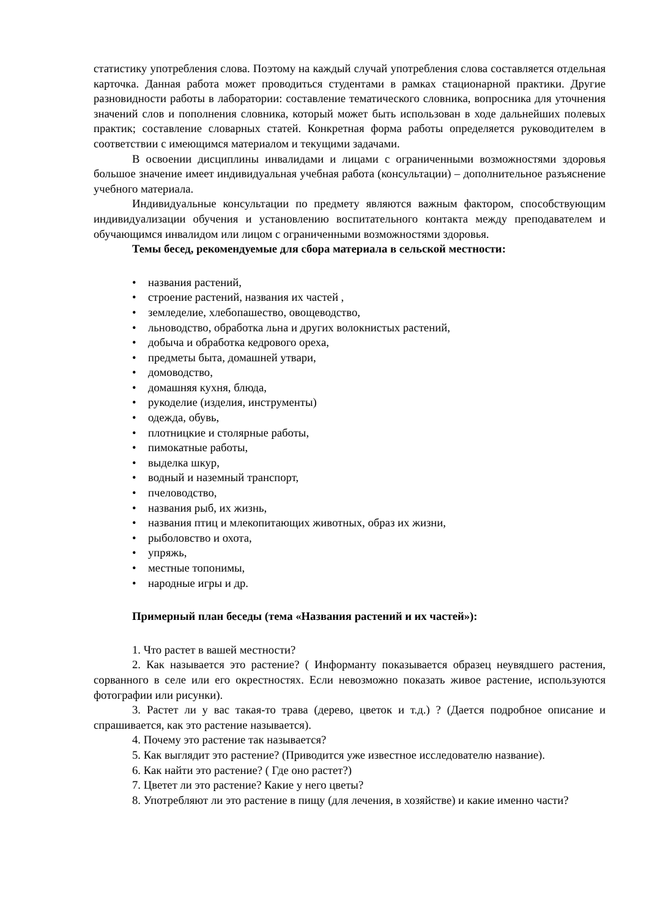статистику употребления слова. Поэтому на каждый случай употребления слова составляется отдельная карточка. Данная работа может проводиться студентами в рамках стационарной практики. Другие разновидности работы в лаборатории: составление тематического словника, вопросника для уточнения значений слов и пополнения словника, который может быть использован в ходе дальнейших полевых практик; составление словарных статей. Конкретная форма работы определяется руководителем в соответствии с имеющимся материалом и текущими задачами.
В освоении дисциплины инвалидами и лицами с ограниченными возможностями здоровья большое значение имеет индивидуальная учебная работа (консультации) – дополнительное разъяснение учебного материала.
Индивидуальные консультации по предмету являются важным фактором, способствующим индивидуализации обучения и установлению воспитательного контакта между преподавателем и обучающимся инвалидом или лицом с ограниченными возможностями здоровья.
Темы бесед, рекомендуемые для сбора материала в сельской местности:
• названия растений,
• строение растений, названия их частей ,
• земледелие, хлебопашество, овощеводство,
• льноводство, обработка льна и других волокнистых растений,
• добыча и обработка кедрового ореха,
• предметы быта, домашней утвари,
• домоводство,
• домашняя кухня, блюда,
• рукоделие (изделия, инструменты)
• одежда, обувь,
• плотницкие и столярные работы,
• пимокатные работы,
• выделка шкур,
• водный и наземный транспорт,
• пчеловодство,
• названия рыб, их жизнь,
• названия птиц и млекопитающих животных, образ их жизни,
• рыболовство и охота,
• упряжь,
• местные топонимы,
• народные игры и др.
Примерный план беседы (тема «Названия растений и их частей»):
1. Что растет в вашей местности?
2. Как называется это растение? ( Информанту показывается образец неувядшего растения, сорванного в селе или его окрестностях. Если невозможно показать живое растение, используются фотографии или рисунки).
3. Растет ли у вас такая-то трава (дерево, цветок и т.д.) ? (Дается подробное описание и спрашивается, как это растение называется).
4. Почему это растение так называется?
5. Как выглядит это растение? (Приводится уже известное исследователю название).
6. Как найти это растение? ( Где оно растет?)
7. Цветет ли это растение? Какие у него цветы?
8. Употребляют ли это растение в пищу (для лечения, в хозяйстве) и какие именно части?